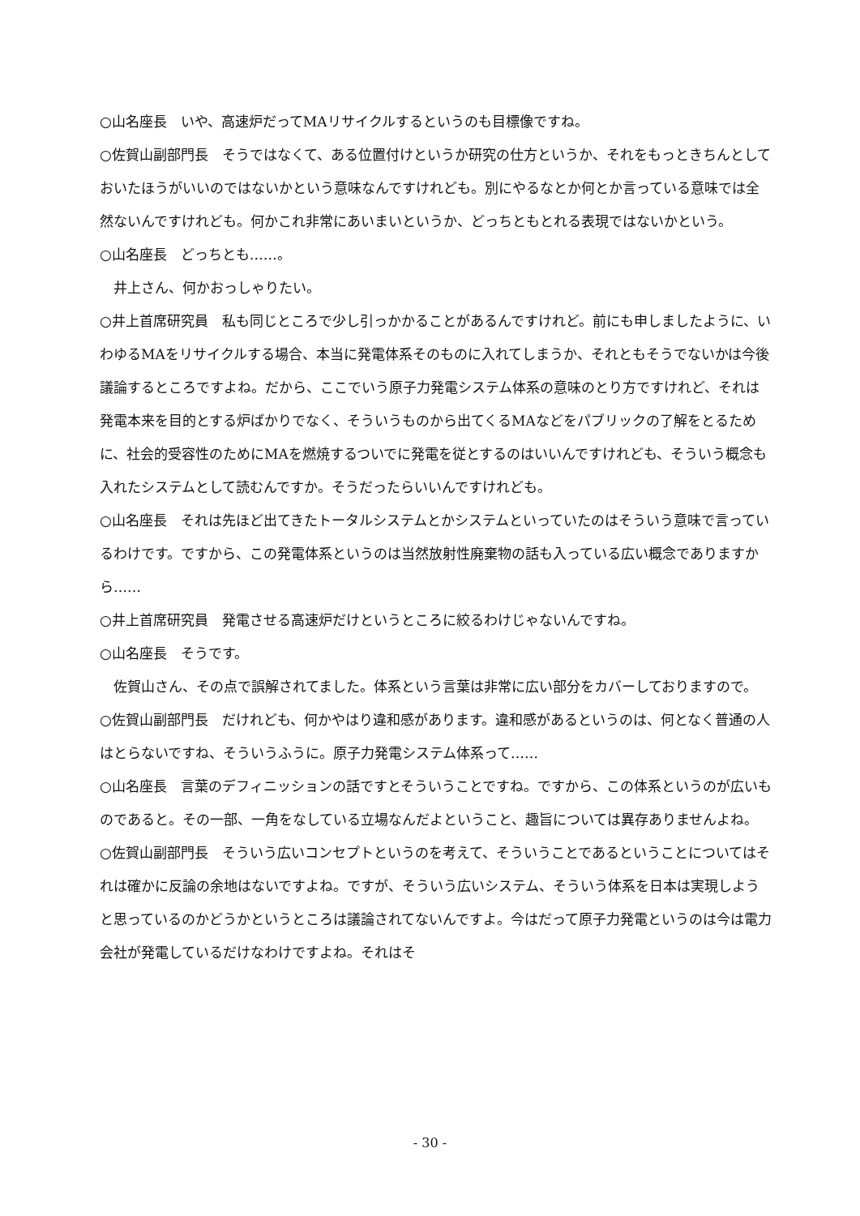○山名座長　いや、高速炉だってMAリサイクルするというのも目標像ですね。
○佐賀山副部門長　そうではなくて、ある位置付けというか研究の仕方というか、それをもっときちんとしておいたほうがいいのではないかという意味なんですけれども。別にやるなとか何とか言っている意味では全然ないんですけれども。何かこれ非常にあいまいというか、どっちともとれる表現ではないかという。
○山名座長　どっちとも……。
井上さん、何かおっしゃりたい。
○井上首席研究員　私も同じところで少し引っかかることがあるんですけれど。前にも申しましたように、いわゆるMAをリサイクルする場合、本当に発電体系そのものに入れてしまうか、それともそうでないかは今後議論するところですよね。だから、ここでいう原子力発電システム体系の意味のとり方ですけれど、それは発電本来を目的とする炉ばかりでなく、そういうものから出てくるMAなどをパブリックの了解をとるために、社会的受容性のためにMAを燃焼するついでに発電を従とするのはいいんですけれども、そういう概念も入れたシステムとして読むんですか。そうだったらいいんですけれども。
○山名座長　それは先ほど出てきたトータルシステムとかシステムといっていたのはそういう意味で言っているわけです。ですから、この発電体系というのは当然放射性廃棄物の話も入っている広い概念でありますから……
○井上首席研究員　発電させる高速炉だけというところに絞るわけじゃないんですね。
○山名座長　そうです。
佐賀山さん、その点で誤解されてました。体系という言葉は非常に広い部分をカバーしておりますので。
○佐賀山副部門長　だけれども、何かやはり違和感があります。違和感があるというのは、何となく普通の人はとらないですね、そういうふうに。原子力発電システム体系って……
○山名座長　言葉のデフィニッションの話ですとそういうことですね。ですから、この体系というのが広いものであると。その一部、一角をなしている立場なんだよということ、趣旨については異存ありませんよね。
○佐賀山副部門長　そういう広いコンセプトというのを考えて、そういうことであるということについてはそれは確かに反論の余地はないですよね。ですが、そういう広いシステム、そういう体系を日本は実現しようと思っているのかどうかというところは議論されてないんですよ。今はだって原子力発電というのは今は電力会社が発電しているだけなわけですよね。それはそ
- 30 -